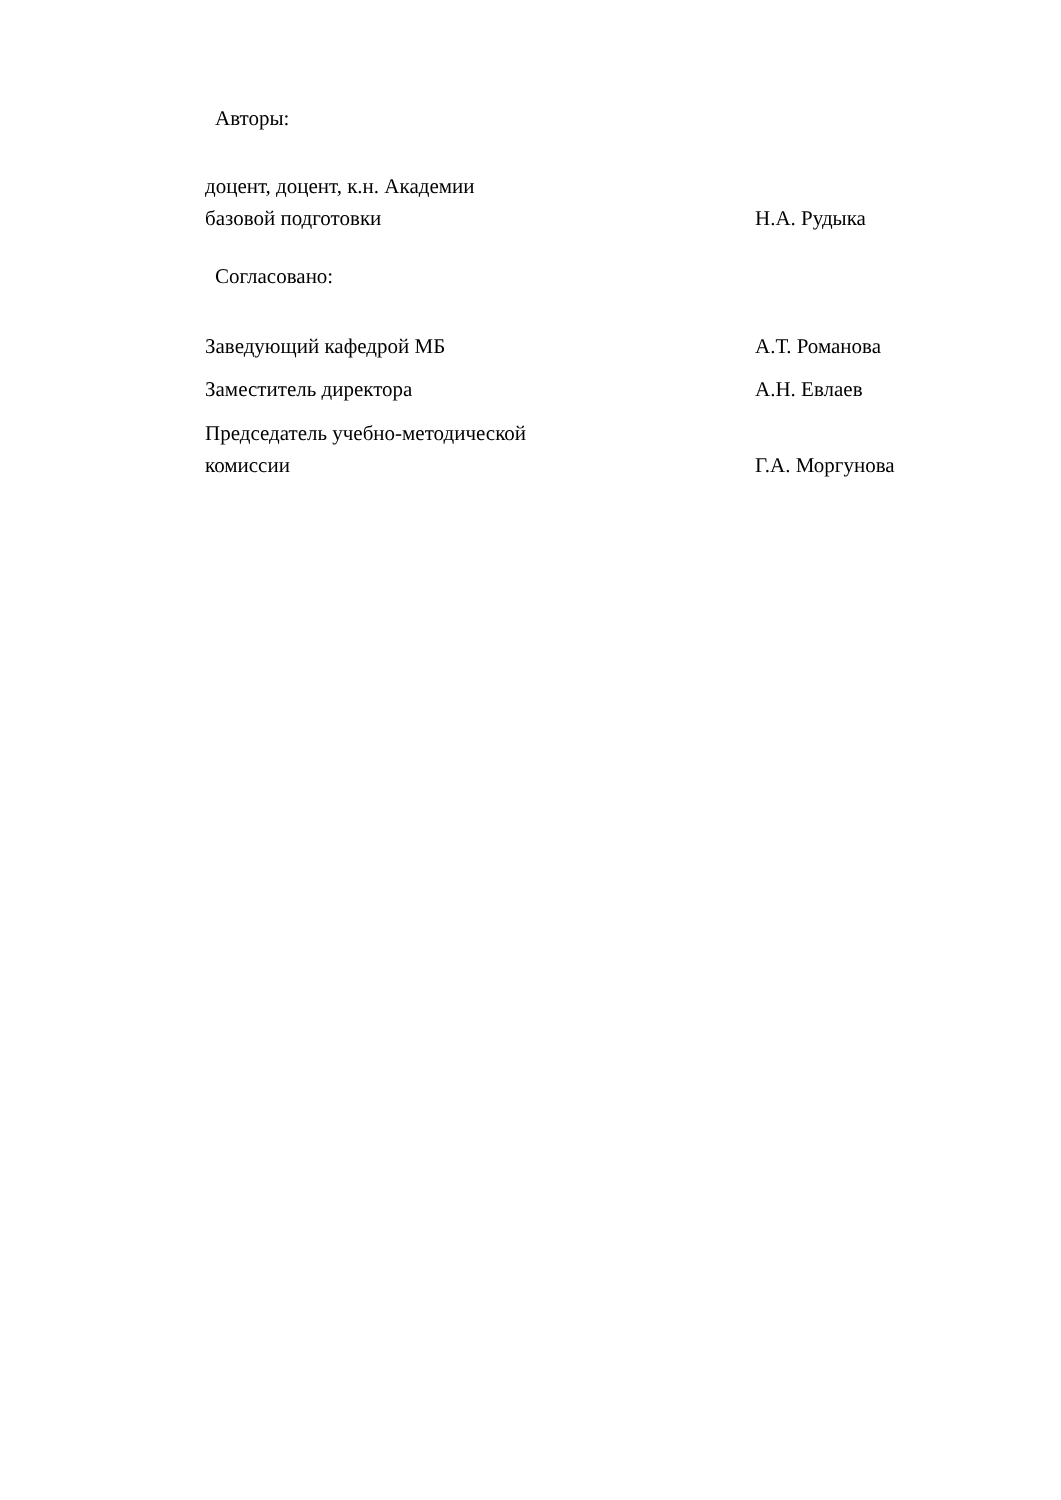Авторы:
доцент, доцент, к.н. Академии
базовой подготовки
Н.А. Рудыка
Согласовано:
Заведующий кафедрой МБ
А.Т. Романова
Заместитель директора
А.Н. Евлаев
Председатель учебно-методической
комиссии
Г.А. Моргунова